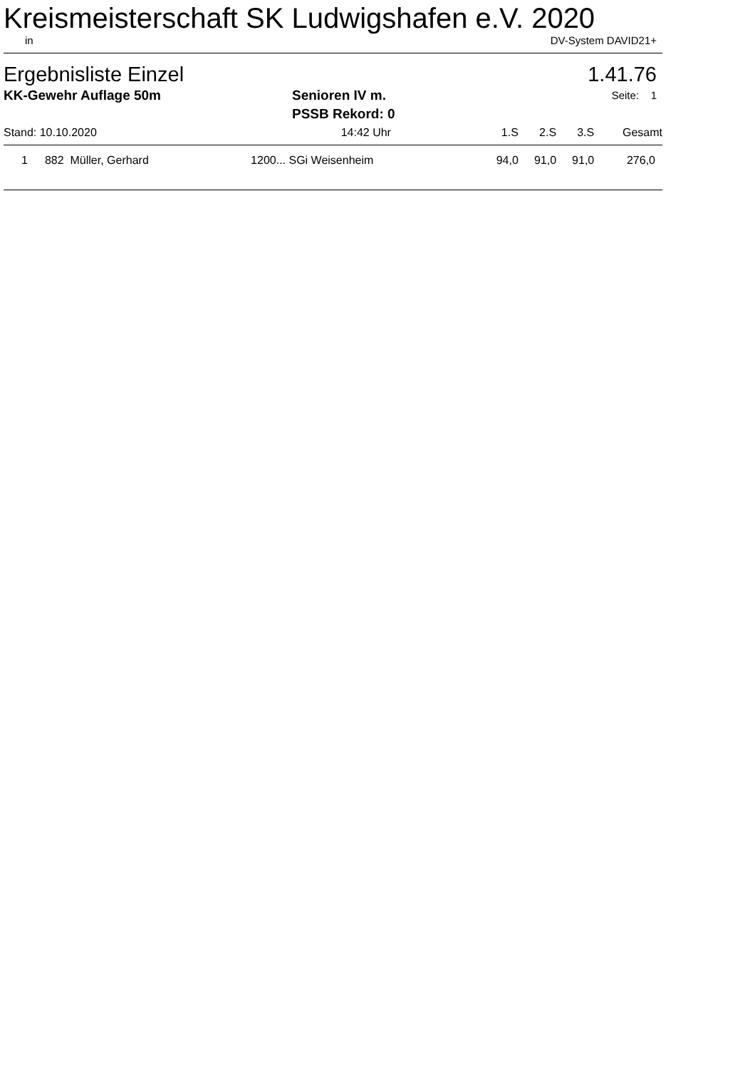Kreismeisterschaft SK Ludwigshafen e.V. 2020
in DV-System DAVID21+
Ergebnisliste Einzel 1.41.76
KK-Gewehr Auflage 50m Senioren IV m.
PSSB Rekord: 0 Seite: 1
| Stand: 10.10.2020 | | 14:42 | Uhr | 1.S | 2.S | 3.S | Gesamt |
| --- | --- | --- | --- | --- | --- | --- | --- |
| 1 | 882 Müller, Gerhard | 1200... SGi Weisenheim | | 94,0 | 91,0 | 91,0 | 276,0 |